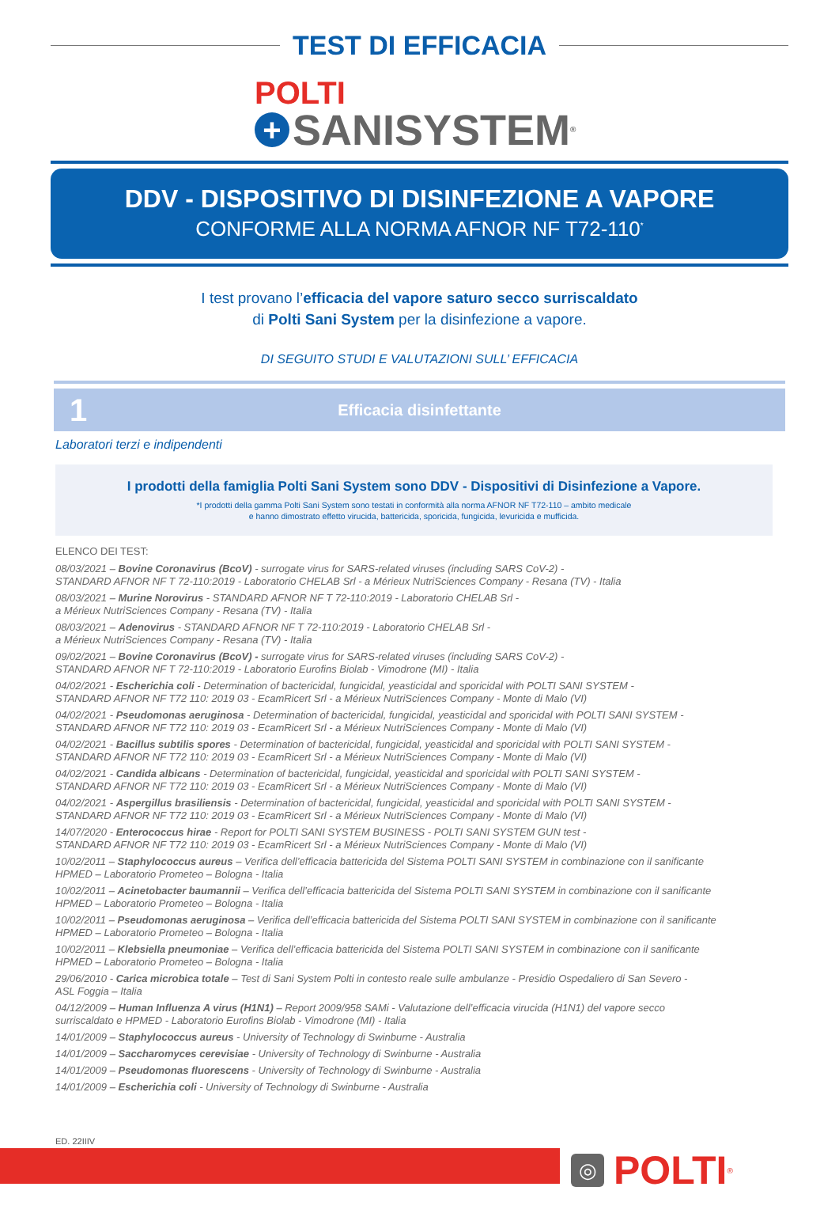TEST DI EFFICACIA
POLTI
+ SANISYSTEM<sup>®</sup>
DDV - DISPOSITIVO DI DISINFEZIONE A VAPORE
CONFORME ALLA NORMA AFNOR NF T72-110<sup>*</sup>
I test provano l’efficacia del vapore saturo secco surriscaldato
di Polti Sani System per la disinfezione a vapore.
DI SEGUITO STUDI E VALUTAZIONI SULL’ EFFICACIA
1 Efficacia disinfettante
Laboratori terzi e indipendenti
I prodotti della famiglia Polti Sani System sono DDV - Dispositivi di Disinfezione a Vapore.
*I prodotti della gamma Polti Sani System sono testati in conformità alla norma AFNOR NF T72-110 – ambito medicale
e hanno dimostrato effetto virucida, battericida, sporicida, fungicida, levuricida e mufficida.
ELENCO DEI TEST:
08/03/2021 – Bovine Coronavirus (BcoV) - surrogate virus for SARS-related viruses (including SARS CoV-2) -
STANDARD AFNOR NF T 72-110:2019 - Laboratorio CHELAB Srl - a Mérieux NutriSciences Company - Resana (TV) - Italia
08/03/2021 – Murine Norovirus - STANDARD AFNOR NF T 72-110:2019 - Laboratorio CHELAB Srl -
a Mérieux NutriSciences Company - Resana (TV) - Italia
08/03/2021 – Adenovirus - STANDARD AFNOR NF T 72-110:2019 - Laboratorio CHELAB Srl -
a Mérieux NutriSciences Company - Resana (TV) - Italia
09/02/2021 – Bovine Coronavirus (BcoV) - surrogate virus for SARS-related viruses (including SARS CoV-2) -
STANDARD AFNOR NF T 72-110:2019 - Laboratorio Eurofins Biolab - Vimodrone (MI) - Italia
04/02/2021 - Escherichia coli - Determination of bactericidal, fungicidal, yeasticidal and sporicidal with POLTI SANI SYSTEM -
STANDARD AFNOR NF T72 110: 2019 03 - EcamRicert Srl - a Mérieux NutriSciences Company - Monte di Malo (VI)
04/02/2021 - Pseudomonas aeruginosa - Determination of bactericidal, fungicidal, yeasticidal and sporicidal with POLTI SANI SYSTEM -
STANDARD AFNOR NF T72 110: 2019 03 - EcamRicert Srl - a Mérieux NutriSciences Company - Monte di Malo (VI)
04/02/2021 - Bacillus subtilis spores - Determination of bactericidal, fungicidal, yeasticidal and sporicidal with POLTI SANI SYSTEM -
STANDARD AFNOR NF T72 110: 2019 03 - EcamRicert Srl - a Mérieux NutriSciences Company - Monte di Malo (VI)
04/02/2021 - Candida albicans - Determination of bactericidal, fungicidal, yeasticidal and sporicidal with POLTI SANI SYSTEM -
STANDARD AFNOR NF T72 110: 2019 03 - EcamRicert Srl - a Mérieux NutriSciences Company - Monte di Malo (VI)
04/02/2021 - Aspergillus brasiliensis - Determination of bactericidal, fungicidal, yeasticidal and sporicidal with POLTI SANI SYSTEM -
STANDARD AFNOR NF T72 110: 2019 03 - EcamRicert Srl - a Mérieux NutriSciences Company - Monte di Malo (VI)
14/07/2020 - Enterococcus hirae - Report for POLTI SANI SYSTEM BUSINESS - POLTI SANI SYSTEM GUN test -
STANDARD AFNOR NF T72 110: 2019 03 - EcamRicert Srl - a Mérieux NutriSciences Company - Monte di Malo (VI)
10/02/2011 – Staphylococcus aureus – Verifica dell’efficacia battericida del Sistema POLTI SANI SYSTEM in combinazione con il sanificante
HPMED – Laboratorio Prometeo – Bologna - Italia
10/02/2011 – Acinetobacter baumannii – Verifica dell’efficacia battericida del Sistema POLTI SANI SYSTEM in combinazione con il sanificante
HPMED – Laboratorio Prometeo – Bologna - Italia
10/02/2011 – Pseudomonas aeruginosa – Verifica dell’efficacia battericida del Sistema POLTI SANI SYSTEM in combinazione con il sanificante
HPMED – Laboratorio Prometeo – Bologna - Italia
10/02/2011 – Klebsiella pneumoniae – Verifica dell’efficacia battericida del Sistema POLTI SANI SYSTEM in combinazione con il sanificante
HPMED – Laboratorio Prometeo – Bologna - Italia
29/06/2010 - Carica microbica totale – Test di Sani System Polti in contesto reale sulle ambulanze - Presidio Ospedaliero di San Severo -
ASL Foggia – Italia
04/12/2009 – Human Influenza A virus (H1N1) – Report 2009/958 SAMi - Valutazione dell’efficacia virucida (H1N1) del vapore secco
surriscaldato e HPMED - Laboratorio Eurofins Biolab - Vimodrone (MI) - Italia
14/01/2009 – Staphylococcus aureus - University of Technology di Swinburne - Australia
14/01/2009 – Saccharomyces cerevisiae - University of Technology di Swinburne - Australia
14/01/2009 – Pseudomonas fluorescens - University of Technology di Swinburne - Australia
14/01/2009 – Escherichia coli - University of Technology di Swinburne - Australia
ED. 22IIIV
◎ POLTI<sup>®</sup>